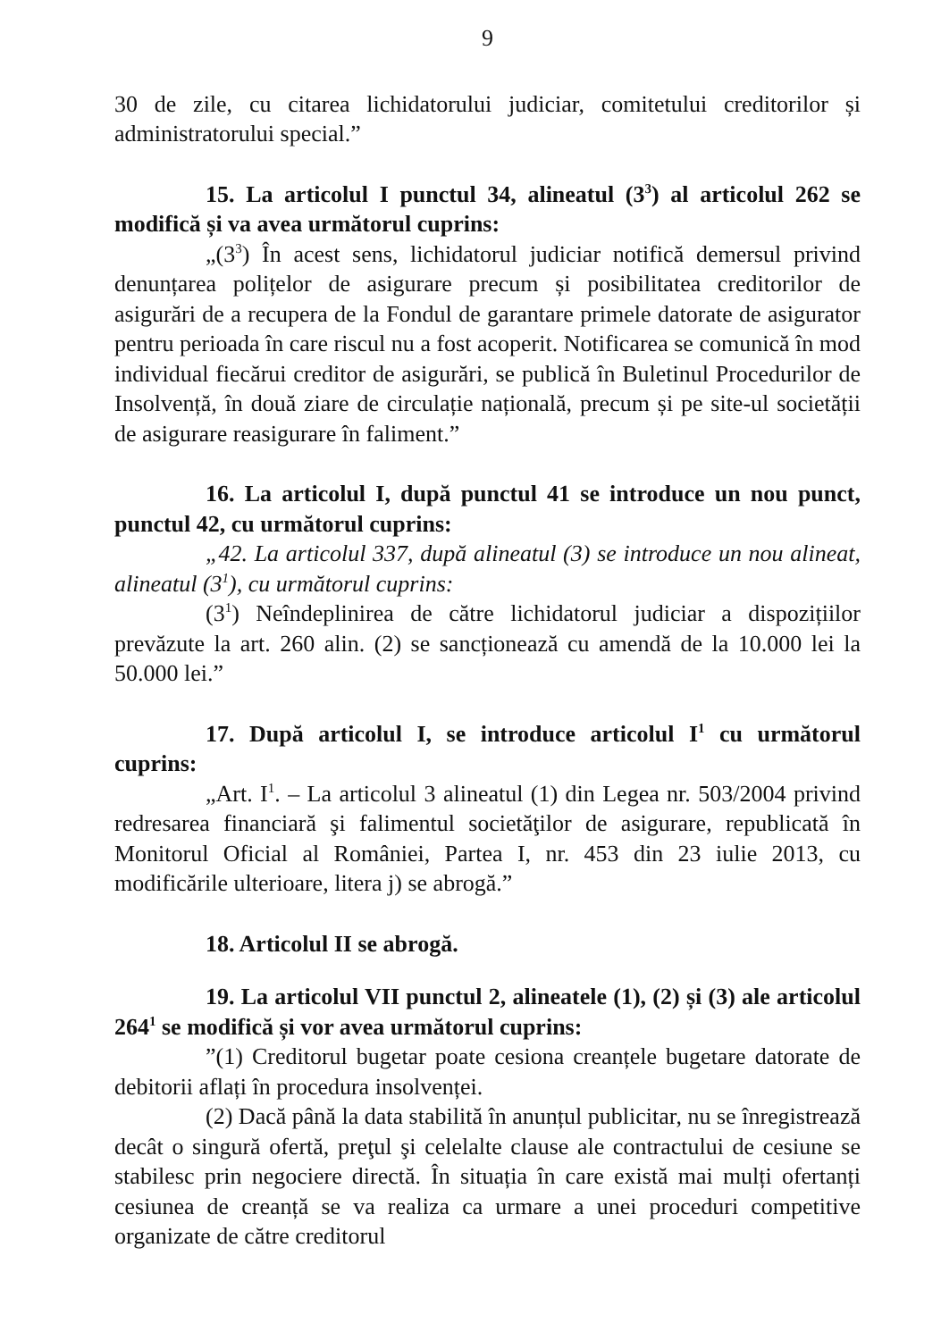9
30 de zile, cu citarea lichidatorului judiciar, comitetului creditorilor și administratorului special.”
15. La articolul I punctul 34, alineatul (3<sup>3</sup>) al articolul 262 se modifică și va avea următorul cuprins:
„(3<sup>3</sup>) În acest sens, lichidatorul judiciar notifică demersul privind denunțarea polițelor de asigurare precum și posibilitatea creditorilor de asigurări de a recupera de la Fondul de garantare primele datorate de asigurator pentru perioada în care riscul nu a fost acoperit. Notificarea se comunică în mod individual fiecărui creditor de asigurări, se publică în Buletinul Procedurilor de Insolvență, în două ziare de circulație națională, precum și pe site-ul societății de asigurare reasigurare în faliment.”
16. La articolul I, după punctul 41 se introduce un nou punct, punctul 42, cu următorul cuprins:
„42. La articolul 337, după alineatul (3) se introduce un nou alineat, alineatul (3<sup>1</sup>), cu următorul cuprins:
(3<sup>1</sup>) Neîndeplinirea de către lichidatorul judiciar a dispozițiilor prevăzute la art. 260 alin. (2) se sancționează cu amendă de la 10.000 lei la 50.000 lei.”
17. După articolul I, se introduce articolul I<sup>1</sup> cu următorul cuprins:
„Art. I<sup>1</sup>. – La articolul 3 alineatul (1) din Legea nr. 503/2004 privind redresarea financiară şi falimentul societăţilor de asigurare, republicată în Monitorul Oficial al României, Partea I, nr. 453 din 23 iulie 2013, cu modificările ulterioare, litera j) se abrogă.”
18. Articolul II se abrogă.
19. La articolul VII punctul 2, alineatele (1), (2) și (3) ale articolul 264<sup>1</sup> se modifică și vor avea următorul cuprins:
”(1) Creditorul bugetar poate cesiona creanțele bugetare datorate de debitorii aflați în procedura insolvenței.
(2) Dacă până la data stabilită în anunțul publicitar, nu se înregistrează decât o singură ofertă, preţul şi celelalte clause ale contractului de cesiune se stabilesc prin negociere directă. În situația în care există mai mulți ofertanți cesiunea de creanță se va realiza ca urmare a unei proceduri competitive organizate de către creditorul